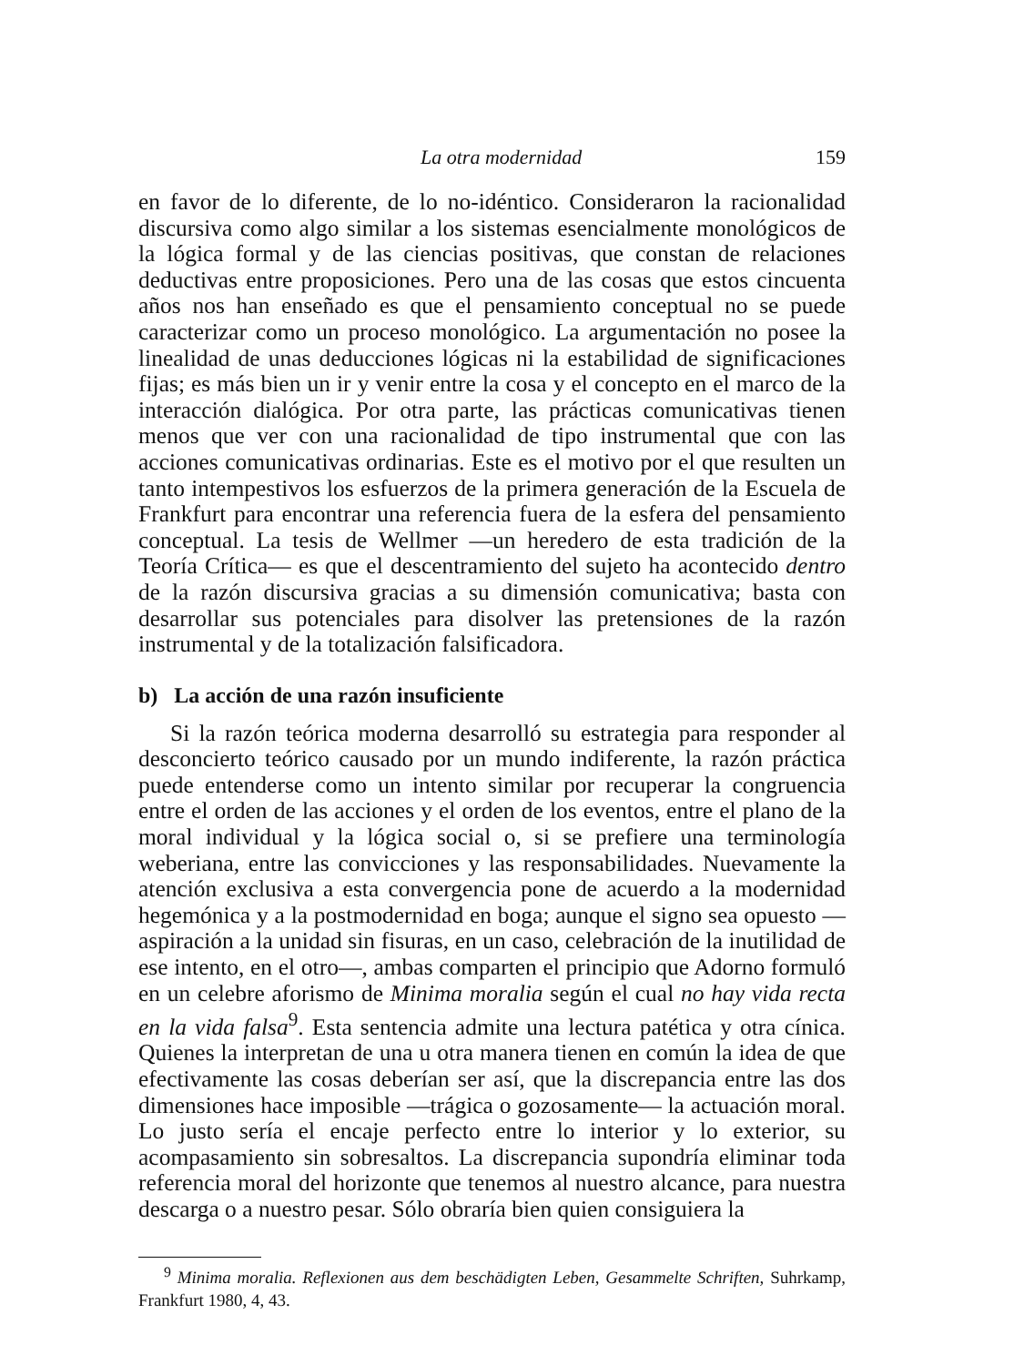La otra modernidad 159
en favor de lo diferente, de lo no-idéntico. Consideraron la racionalidad discursiva como algo similar a los sistemas esencialmente monológicos de la lógica formal y de las ciencias positivas, que constan de relaciones deductivas entre proposiciones. Pero una de las cosas que estos cincuenta años nos han enseñado es que el pensamiento conceptual no se puede caracterizar como un proceso monológico. La argumentación no posee la linealidad de unas deducciones lógicas ni la estabilidad de significaciones fijas; es más bien un ir y venir entre la cosa y el concepto en el marco de la interacción dialógica. Por otra parte, las prácticas comunicativas tienen menos que ver con una racionalidad de tipo instrumental que con las acciones comunicativas ordinarias. Este es el motivo por el que resulten un tanto intempestivos los esfuerzos de la primera generación de la Escuela de Frankfurt para encontrar una referencia fuera de la esfera del pensamiento conceptual. La tesis de Wellmer —un heredero de esta tradición de la Teoría Crítica— es que el descentramiento del sujeto ha acontecido dentro de la razón discursiva gracias a su dimensión comunicativa; basta con desarrollar sus potenciales para disolver las pretensiones de la razón instrumental y de la totalización falsificadora.
b) La acción de una razón insuficiente
Si la razón teórica moderna desarrolló su estrategia para responder al desconcierto teórico causado por un mundo indiferente, la razón práctica puede entenderse como un intento similar por recuperar la congruencia entre el orden de las acciones y el orden de los eventos, entre el plano de la moral individual y la lógica social o, si se prefiere una terminología weberiana, entre las convicciones y las responsabilidades. Nuevamente la atención exclusiva a esta convergencia pone de acuerdo a la modernidad hegemónica y a la postmodernidad en boga; aunque el signo sea opuesto —aspiración a la unidad sin fisuras, en un caso, celebración de la inutilidad de ese intento, en el otro—, ambas comparten el principio que Adorno formuló en un celebre aforismo de Minima moralia según el cual no hay vida recta en la vida falsa<sup>9</sup>. Esta sentencia admite una lectura patética y otra cínica. Quienes la interpretan de una u otra manera tienen en común la idea de que efectivamente las cosas deberían ser así, que la discrepancia entre las dos dimensiones hace imposible —trágica o gozosamente— la actuación moral. Lo justo sería el encaje perfecto entre lo interior y lo exterior, su acompasamiento sin sobresaltos. La discrepancia supondría eliminar toda referencia moral del horizonte que tenemos al nuestro alcance, para nuestra descarga o a nuestro pesar. Sólo obraría bien quien consiguiera la
<sup>9</sup> Minima moralia. Reflexionen aus dem beschädigten Leben, Gesammelte Schriften, Suhrkamp, Frankfurt 1980, 4, 43.